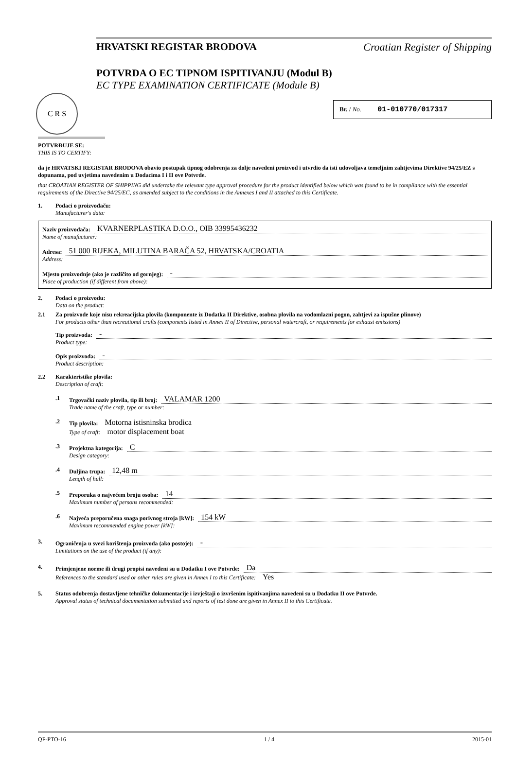C R S
HRVATSKI REGISTAR BRODOVA Croatian Register of Shipping
POTVRDA O EC TIPNOM ISPITIVANJU (Modul B)
EC TYPE EXAMINATION CERTIFICATE (Module B)
Br. / No. 01-010770/017317
POTVRĐUJE SE:
THIS IS TO CERTIFY:
da je HRVATSKI REGISTAR BRODOVA obavio postupak tipnog odobrenja za dolje navedeni proizvod i utvrdio da isti udovoljava temeljnim zahtjevima Direktive 94/25/EZ s dopunama, pod uvjetima navedenim u Dodacima I i II ove Potvrde.
that CROATIAN REGISTER OF SHIPPING did undertake the relevant type approval procedure for the product identified below which was found to be in compliance with the essential requirements of the Directive 94/25/EC, as amended subject to the conditions in the Annexes I and II attached to this Certificate.
1. Podaci o proizvođaču:
Manufacturer's data:
Naziv proizvođača: KVARNERPLASTIKA D.O.O., OIB 33995436232
Name of manufacturer:
Adresa: 51 000 RIJEKA, MILUTINA BARAČA 52, HRVATSKA/CROATIA
Address:
Mjesto proizvodnje (ako je različito od gornjeg): -
Place of production (if different from above):
2. Podaci o proizvodu:
Data on the product:
2.1 Za proizvode koje nisu rekreacijska plovila (komponente iz Dodatka II Direktive, osobna plovila na vodomlazni pogon, zahtjevi za ispušne plinove)
For products other than recreational crafts (components listed in Annex II of Directive, personal watercraft, or requirements for exhaust emissions)
Tip proizvoda: -
Product type:
Opis proizvoda: -
Product description:
2.2 Karakteristike plovila:
Description of craft:
.1 Trgovački naziv plovila, tip ili broj: VALAMAR 1200
Trade name of the craft, type or number:
.2 Tip plovila: Motorna istisninska brodica
Type of craft: motor displacement boat
.3 Projektna kategorija: C
Design category:
.4 Duljina trupa: 12,48 m
Length of hull:
.5 Preporuka o najvećem broju osoba: 14
Maximum number of persons recommended:
.6 Najveća preporučena snaga porivnog stroja [kW]: 154 kW
Maximum recommended engine power [kW]:
3. Ograničenja u svezi korištenja proizvoda (ako postoje): -
Limitations on the use of the product (if any):
4. Primjenjene norme ili drugi propisi navedeni su u Dodatku I ove Potvrde: Da
References to the standard used or other rules are given in Annex I to this Certificate: Yes
5. Status odobrenja dostavljene tehničke dokumentacije i izvještaji o izvršenim ispitivanjima navedeni su u Dodatku II ove Potvrde.
Approval status of technical documentation submitted and reports of test done are given in Annex II to this Certificate.
QF-PTO-16 1 / 4 2015-01